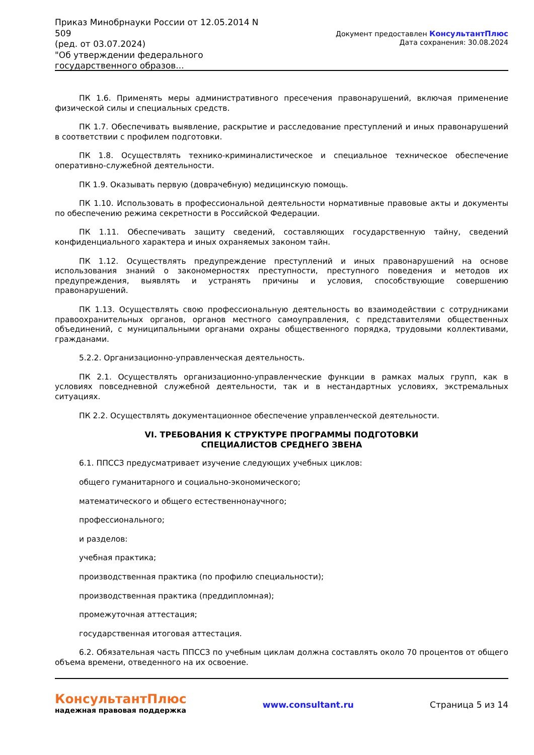Приказ Минобрнауки России от 12.05.2014 N 509
(ред. от 03.07.2024)
"Об утверждении федерального государственного образов...
Документ предоставлен КонсультантПлюс
Дата сохранения: 30.08.2024
ПК 1.6. Применять меры административного пресечения правонарушений, включая применение физической силы и специальных средств.
ПК 1.7. Обеспечивать выявление, раскрытие и расследование преступлений и иных правонарушений в соответствии с профилем подготовки.
ПК 1.8. Осуществлять технико-криминалистическое и специальное техническое обеспечение оперативно-служебной деятельности.
ПК 1.9. Оказывать первую (доврачебную) медицинскую помощь.
ПК 1.10. Использовать в профессиональной деятельности нормативные правовые акты и документы по обеспечению режима секретности в Российской Федерации.
ПК 1.11. Обеспечивать защиту сведений, составляющих государственную тайну, сведений конфиденциального характера и иных охраняемых законом тайн.
ПК 1.12. Осуществлять предупреждение преступлений и иных правонарушений на основе использования знаний о закономерностях преступности, преступного поведения и методов их предупреждения, выявлять и устранять причины и условия, способствующие совершению правонарушений.
ПК 1.13. Осуществлять свою профессиональную деятельность во взаимодействии с сотрудниками правоохранительных органов, органов местного самоуправления, с представителями общественных объединений, с муниципальными органами охраны общественного порядка, трудовыми коллективами, гражданами.
5.2.2. Организационно-управленческая деятельность.
ПК 2.1. Осуществлять организационно-управленческие функции в рамках малых групп, как в условиях повседневной служебной деятельности, так и в нестандартных условиях, экстремальных ситуациях.
ПК 2.2. Осуществлять документационное обеспечение управленческой деятельности.
VI. ТРЕБОВАНИЯ К СТРУКТУРЕ ПРОГРАММЫ ПОДГОТОВКИ
СПЕЦИАЛИСТОВ СРЕДНЕГО ЗВЕНА
6.1. ППССЗ предусматривает изучение следующих учебных циклов:
общего гуманитарного и социально-экономического;
математического и общего естественнонаучного;
профессионального;
и разделов:
учебная практика;
производственная практика (по профилю специальности);
производственная практика (преддипломная);
промежуточная аттестация;
государственная итоговая аттестация.
6.2. Обязательная часть ППССЗ по учебным циклам должна составлять около 70 процентов от общего объема времени, отведенного на их освоение.
КонсультантПлюс
надежная правовая поддержка
www.consultant.ru Страница 5 из 14